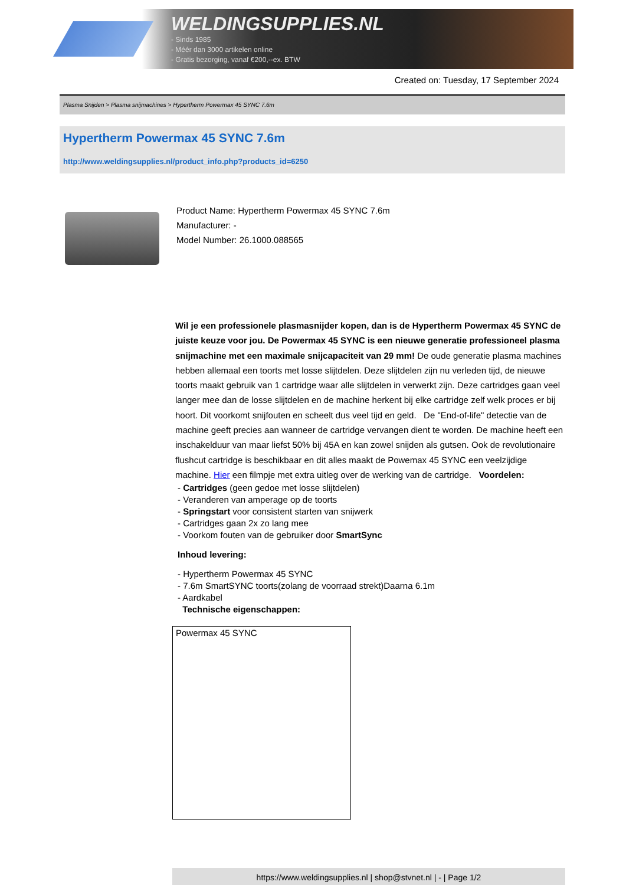WELDINGSUPPLIES.NL
- Sinds 1985
- Méér dan 3000 artikelen online
- Gratis bezorging, vanaf €200,--ex. BTW
Created on: Tuesday, 17 September 2024
Plasma Snijden > Plasma snijmachines > Hypertherm Powermax 45 SYNC 7.6m
Hypertherm Powermax 45 SYNC 7.6m
http://www.weldingsupplies.nl/product_info.php?products_id=6250
Product Name: Hypertherm Powermax 45 SYNC 7.6m
Manufacturer: -
Model Number: 26.1000.088565
Wil je een professionele plasmasnijder kopen, dan is de Hypertherm Powermax 45 SYNC de juiste keuze voor jou. De Powermax 45 SYNC is een nieuwe generatie professioneel plasma snijmachine met een maximale snijcapaciteit van 29 mm! De oude generatie plasma machines hebben allemaal een toorts met losse slijtdelen. Deze slijtdelen zijn nu verleden tijd, de nieuwe toorts maakt gebruik van 1 cartridge waar alle slijtdelen in verwerkt zijn. Deze cartridges gaan veel langer mee dan de losse slijtdelen en de machine herkent bij elke cartridge zelf welk proces er bij hoort. Dit voorkomt snijfouten en scheelt dus veel tijd en geld. De "End-of-life" detectie van de machine geeft precies aan wanneer de cartridge vervangen dient te worden. De machine heeft een inschakelduur van maar liefst 50% bij 45A en kan zowel snijden als gutsen. Ook de revolutionaire flushcut cartridge is beschikbaar en dit alles maakt de Powemax 45 SYNC een veelzijdige machine. Hier een filmpje met extra uitleg over de werking van de cartridge. Voordelen:
- Cartridges (geen gedoe met losse slijtdelen)
- Veranderen van amperage op de toorts
- Springstart voor consistent starten van snijwerk
- Cartridges gaan 2x zo lang mee
- Voorkom fouten van de gebruiker door SmartSync
Inhoud levering:
- Hypertherm Powermax 45 SYNC
- 7.6m SmartSYNC toorts(zolang de voorraad strekt)Daarna 6.1m
- Aardkabel
Technische eigenschappen:
| Powermax 45 SYNC |
https://www.weldingsupplies.nl | shop@stvnet.nl | - | Page 1/2